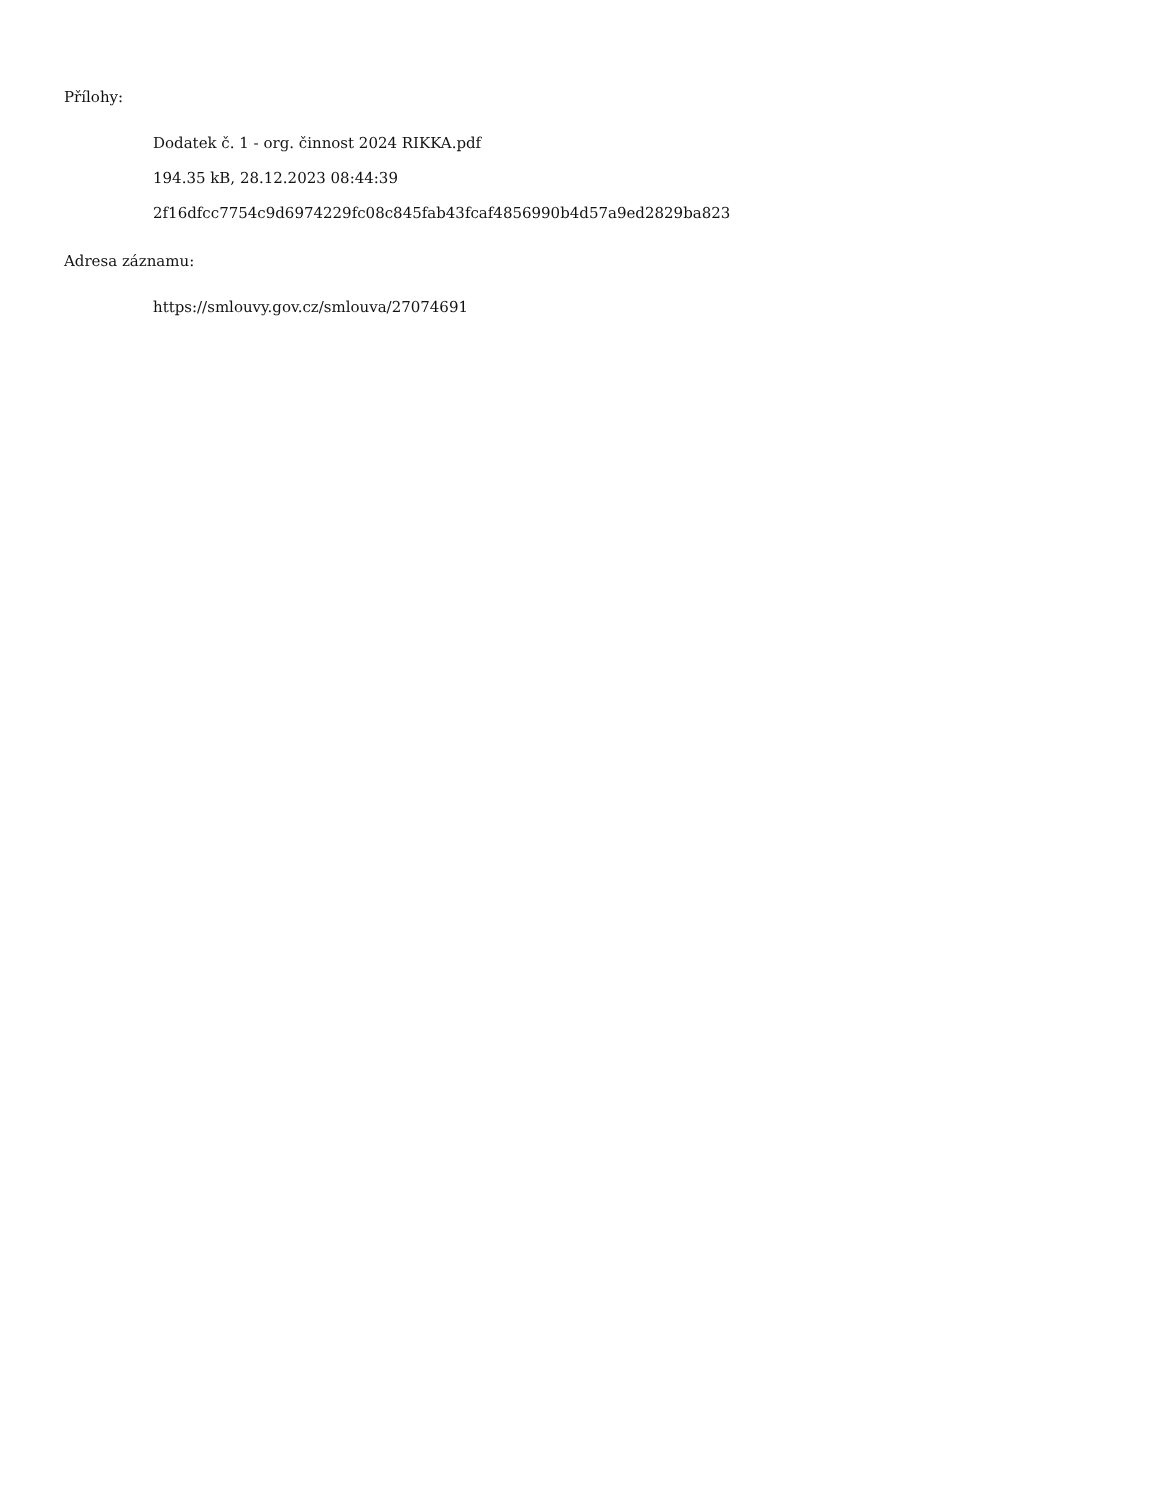Přílohy:
Dodatek č. 1 - org. činnost 2024 RIKKA.pdf
194.35 kB, 28.12.2023 08:44:39
2f16dfcc7754c9d6974229fc08c845fab43fcaf4856990b4d57a9ed2829ba823
Adresa záznamu:
https://smlouvy.gov.cz/smlouva/27074691